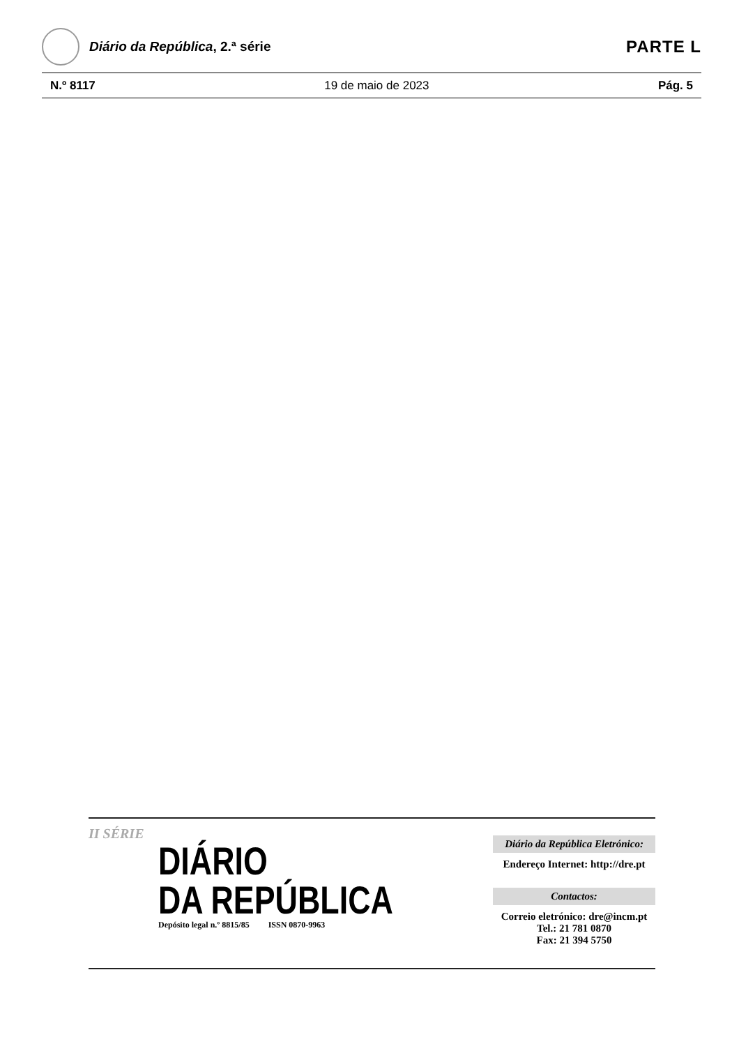Diário da República, 2.ª série
PARTE L
N.º 8117 19 de maio de 2023 Pág. 5
II SÉRIE
DIÁRIO
DA REPÚBLICA
Depósito legal n.º 8815/85 ISSN 0870-9963
Diário da República Eletrónico:
Endereço Internet: http://dre.pt
Contactos:
Correio eletrónico: dre@incm.pt
Tel.: 21 781 0870
Fax: 21 394 5750